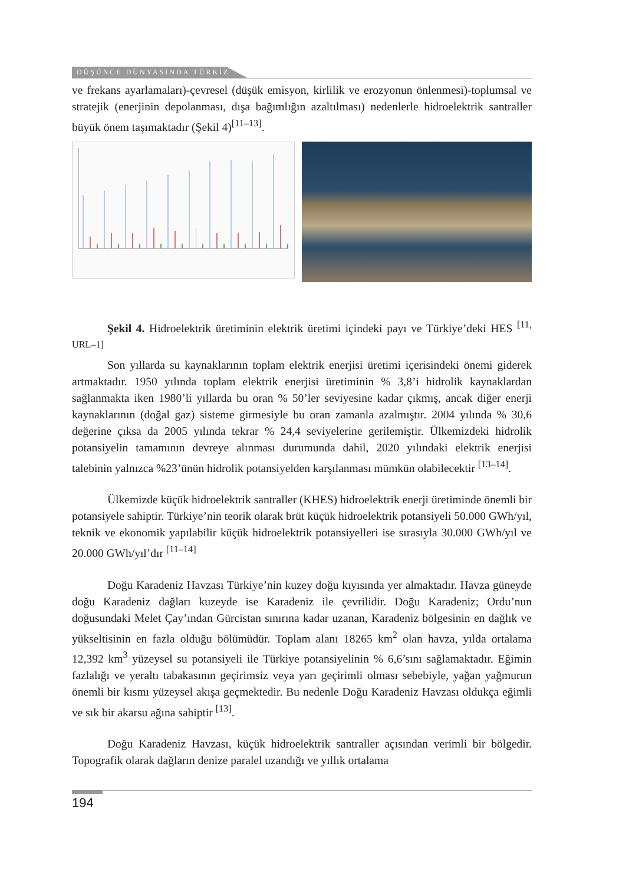DÜŞÜNCE DÜNYASINDA TÜRKİZ
ve frekans ayarlamaları)-çevresel (düşük emisyon, kirlilik ve erozyonun önlenmesi)-toplumsal ve stratejik (enerjinin depolanması, dışa bağımlığın azaltılması) nedenlerle hidroelektrik santraller büyük önem taşımaktadır (Şekil 4)<sup>[11–13]</sup>.
Şekil 4. Hidroelektrik üretiminin elektrik üretimi içindeki payı ve Türkiye’deki HES <sup>[11, URL–1]</sup>
Son yıllarda su kaynaklarının toplam elektrik enerjisi üretimi içerisindeki önemi giderek artmaktadır. 1950 yılında toplam elektrik enerjisi üretiminin % 3,8’i hidrolik kaynaklardan sağlanmakta iken 1980’li yıllarda bu oran % 50’ler seviyesine kadar çıkmış, ancak diğer enerji kaynaklarının (doğal gaz) sisteme girmesiyle bu oran zamanla azalmıştır. 2004 yılında % 30,6 değerine çıksa da 2005 yılında tekrar % 24,4 seviyelerine gerilemiştir. Ülkemizdeki hidrolik potansiyelin tamamının devreye alınması durumunda dahil, 2020 yılındaki elektrik enerjisi talebinin yalnızca %23’ünün hidrolik potansiyelden karşılanması mümkün olabilecektir <sup>[13–14]</sup>.
Ülkemizde küçük hidroelektrik santraller (KHES) hidroelektrik enerji üretiminde önemli bir potansiyele sahiptir. Türkiye’nin teorik olarak brüt küçük hidroelektrik potansiyeli 50.000 GWh/yıl, teknik ve ekonomik yapılabilir küçük hidroelektrik potansiyelleri ise sırasıyla 30.000 GWh/yıl ve 20.000 GWh/yıl’dır <sup>[11–14]</sup>
Doğu Karadeniz Havzası Türkiye’nin kuzey doğu kıyısında yer almaktadır. Havza güneyde doğu Karadeniz dağları kuzeyde ise Karadeniz ile çevrilidir. Doğu Karadeniz; Ordu’nun doğusundaki Melet Çay’ından Gürcistan sınırına kadar uzanan, Karadeniz bölgesinin en dağlık ve yükseltisinin en fazla olduğu bölümüdür. Toplam alanı 18265 km<sup>2</sup> olan havza, yılda ortalama 12,392 km<sup>3</sup> yüzeysel su potansiyeli ile Türkiye potansiyelinin % 6,6’sını sağlamaktadır. Eğimin fazlalığı ve yeraltı tabakasının geçirimsiz veya yarı geçirimli olması sebebiyle, yağan yağmurun önemli bir kısmı yüzeysel akışa geçmektedir. Bu nedenle Doğu Karadeniz Havzası oldukça eğimli ve sık bir akarsu ağına sahiptir <sup>[13]</sup>.
Doğu Karadeniz Havzası, küçük hidroelektrik santraller açısından verimli bir bölgedir. Topografik olarak dağların denize paralel uzandığı ve yıllık ortalama
194